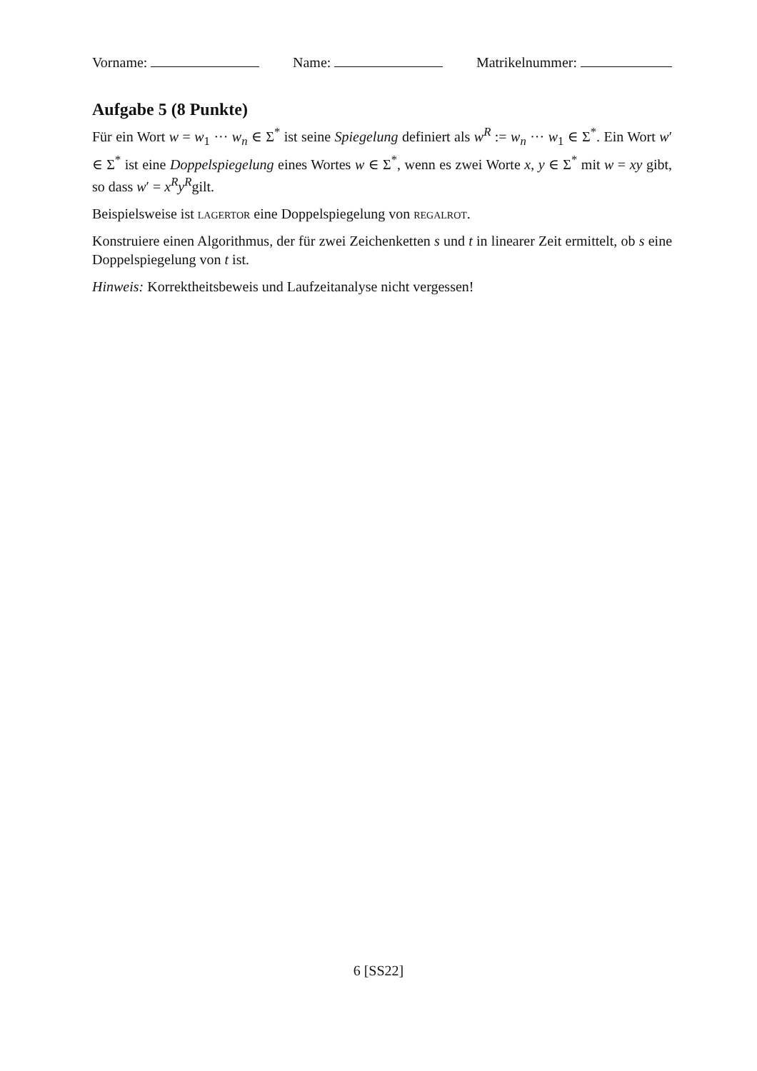Vorname: Name: Matrikelnummer:
Aufgabe 5 (8 Punkte)
Für ein Wort w = w<sub>1</sub> ··· w<sub>n</sub> ∈ Σ<sup>*</sup> ist seine Spiegelung definiert als w<sup>R</sup> := w<sub>n</sub> ··· w<sub>1</sub> ∈ Σ<sup>*</sup>. Ein Wort w′ ∈ Σ<sup>*</sup> ist eine Doppelspiegelung eines Wortes w ∈ Σ<sup>*</sup>, wenn es zwei Worte x, y ∈ Σ<sup>*</sup> mit w = xy gibt, so dass w′ = x<sup>R</sup>y<sup>R</sup>gilt.
Beispielsweise ist lagertor eine Doppelspiegelung von regalrot.
Konstruiere einen Algorithmus, der für zwei Zeichenketten s und t in linearer Zeit ermittelt, ob s eine Doppelspiegelung von t ist.
Hinweis: Korrektheitsbeweis und Laufzeitanalyse nicht vergessen!
6 [SS22]